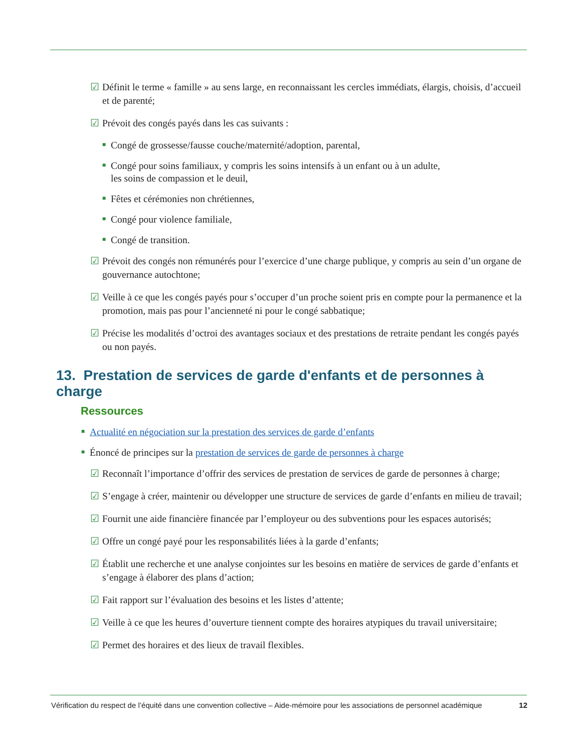☑ Définit le terme « famille » au sens large, en reconnaissant les cercles immédiats, élargis, choisis, d’accueil et de parenté;
☑ Prévoit des congés payés dans les cas suivants :
■ Congé de grossesse/fausse couche/maternité/adoption, parental,
■ Congé pour soins familiaux, y compris les soins intensifs à un enfant ou à un adulte,
les soins de compassion et le deuil,
■ Fêtes et cérémonies non chrétiennes,
■ Congé pour violence familiale,
■ Congé de transition.
☑ Prévoit des congés non rémunérés pour l’exercice d’une charge publique, y compris au sein d’un organe de gouvernance autochtone;
☑ Veille à ce que les congés payés pour s’occuper d’un proche soient pris en compte pour la permanence et la promotion, mais pas pour l’ancienneté ni pour le congé sabbatique;
☑ Précise les modalités d’octroi des avantages sociaux et des prestations de retraite pendant les congés payés ou non payés.
13. Prestation de services de garde d'enfants et de personnes à charge
Ressources
■ Actualité en négociation sur la prestation des services de garde d’enfants
■ Énoncé de principes sur la prestation de services de garde de personnes à charge
☑ Reconnaît l’importance d’offrir des services de prestation de services de garde de personnes à charge;
☑ S’engage à créer, maintenir ou développer une structure de services de garde d’enfants en milieu de travail;
☑ Fournit une aide financière financée par l’employeur ou des subventions pour les espaces autorisés;
☑ Offre un congé payé pour les responsabilités liées à la garde d’enfants;
☑ Établit une recherche et une analyse conjointes sur les besoins en matière de services de garde d’enfants et s’engage à élaborer des plans d’action;
☑ Fait rapport sur l’évaluation des besoins et les listes d’attente;
☑ Veille à ce que les heures d’ouverture tiennent compte des horaires atypiques du travail universitaire;
☑ Permet des horaires et des lieux de travail flexibles.
Vérification du respect de l’équité dans une convention collective – Aide-mémoire pour les associations de personnel académique 12